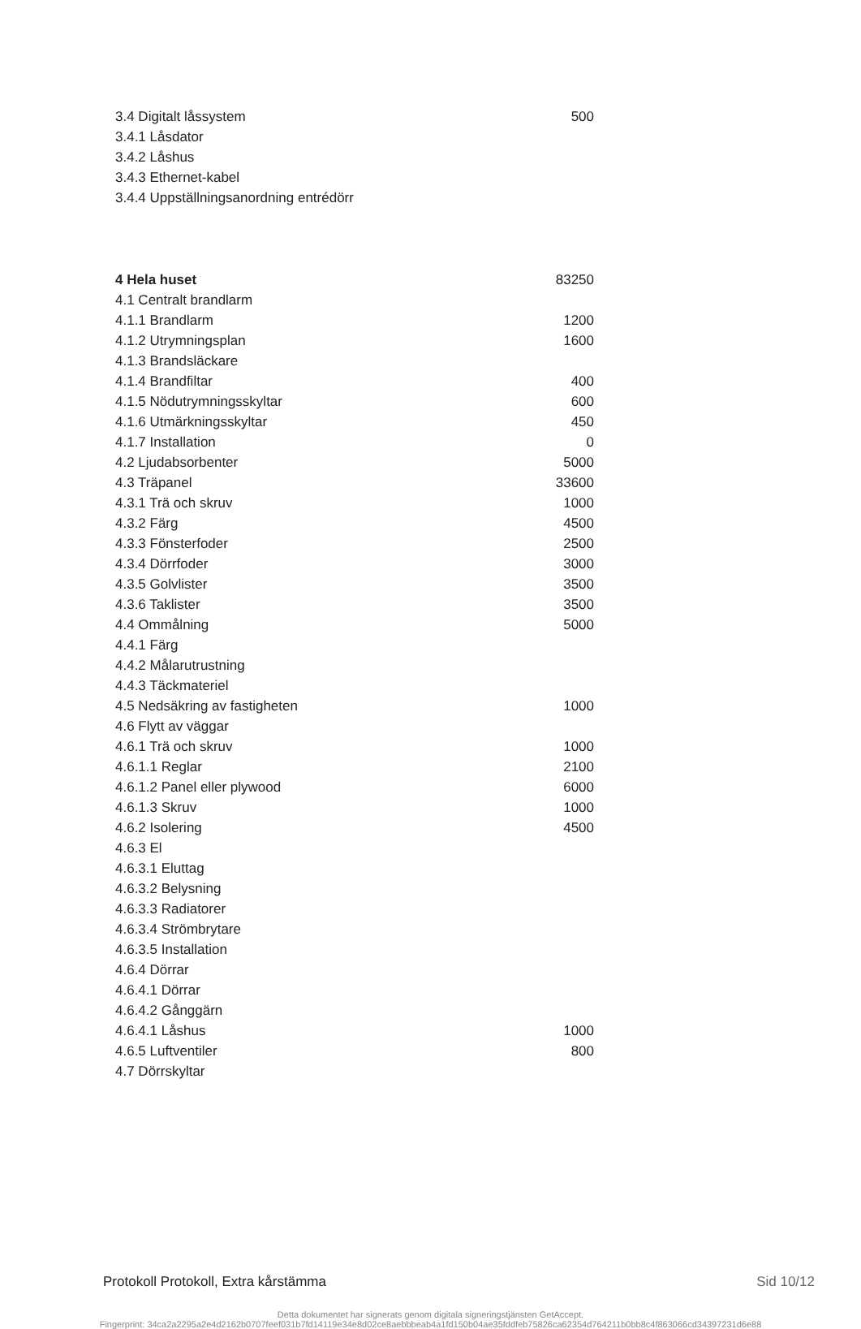| 3.4 Digitalt låssystem | 500 |
| 3.4.1 Låsdator | |
| 3.4.2 Låshus | |
| 3.4.3 Ethernet-kabel | |
| 3.4.4 Uppställningsanordning entrédörr | |
| 4 Hela huset | 83250 |
| 4.1 Centralt brandlarm | |
| 4.1.1 Brandlarm | 1200 |
| 4.1.2 Utrymningsplan | 1600 |
| 4.1.3 Brandsläckare | |
| 4.1.4 Brandfiltar | 400 |
| 4.1.5 Nödutrymningsskyltar | 600 |
| 4.1.6 Utmärkningsskyltar | 450 |
| 4.1.7 Installation | 0 |
| 4.2 Ljudabsorbenter | 5000 |
| 4.3 Träpanel | 33600 |
| 4.3.1 Trä och skruv | 1000 |
| 4.3.2 Färg | 4500 |
| 4.3.3 Fönsterfoder | 2500 |
| 4.3.4 Dörrfoder | 3000 |
| 4.3.5 Golvlister | 3500 |
| 4.3.6 Taklister | 3500 |
| 4.4 Ommålning | 5000 |
| 4.4.1 Färg | |
| 4.4.2 Målarutrustning | |
| 4.4.3 Täckmateriel | |
| 4.5 Nedsäkring av fastigheten | 1000 |
| 4.6 Flytt av väggar | |
| 4.6.1 Trä och skruv | 1000 |
| 4.6.1.1 Reglar | 2100 |
| 4.6.1.2 Panel eller plywood | 6000 |
| 4.6.1.3 Skruv | 1000 |
| 4.6.2 Isolering | 4500 |
| 4.6.3 El | |
| 4.6.3.1 Eluttag | |
| 4.6.3.2 Belysning | |
| 4.6.3.3 Radiatorer | |
| 4.6.3.4 Strömbrytare | |
| 4.6.3.5 Installation | |
| 4.6.4 Dörrar | |
| 4.6.4.1 Dörrar | |
| 4.6.4.2 Gånggärn | |
| 4.6.4.1 Låshus | 1000 |
| 4.6.5 Luftventiler | 800 |
| 4.7 Dörrskyltar | |
Protokoll Protokoll, Extra kårstämma Sid 10/12
Detta dokumentet har signerats genom digitala signeringstjänsten GetAccept.
Fingerprint: 34ca2a2295a2e4d2162b0707feef031b7fd14119e34e8d02ce8aebbbeab4a1fd150b04ae35fddfeb75826ca62354d764211b0bb8c4f863066cd34397231d6e88